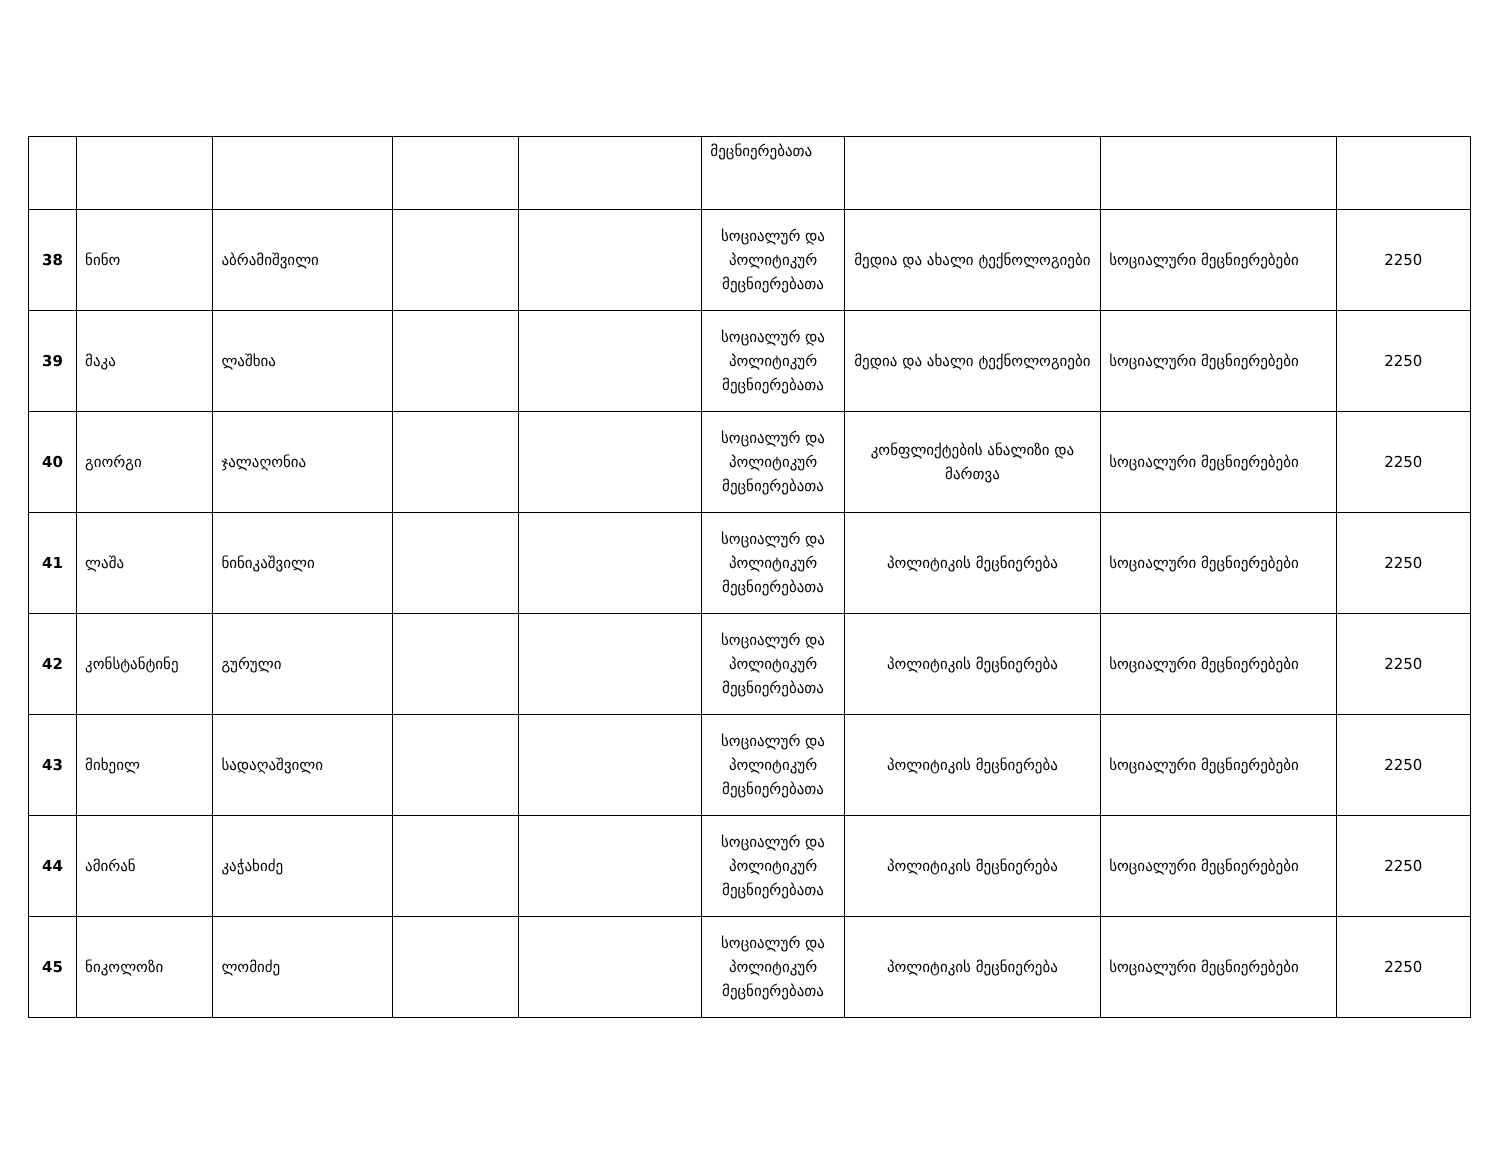| | | | | | მეცნიერებათა | | | |
| 38 | ნინო | აბრამიშვილი | | | სოციალურ და პოლიტიკურ მეცნიერებათა | მედია და ახალი ტექნოლოგიები | სოციალური მეცნიერებები | 2250 |
| 39 | მაკა | ლაშხია | | | სოციალურ და პოლიტიკურ მეცნიერებათა | მედია და ახალი ტექნოლოგიები | სოციალური მეცნიერებები | 2250 |
| 40 | გიორგი | ჯალაღონია | | | სოციალურ და პოლიტიკურ მეცნიერებათა | კონფლიქტების ანალიზი და მართვა | სოციალური მეცნიერებები | 2250 |
| 41 | ლაშა | ნინიკაშვილი | | | სოციალურ და პოლიტიკურ მეცნიერებათა | პოლიტიკის მეცნიერება | სოციალური მეცნიერებები | 2250 |
| 42 | კონსტანტინე | გურული | | | სოციალურ და პოლიტიკურ მეცნიერებათა | პოლიტიკის მეცნიერება | სოციალური მეცნიერებები | 2250 |
| 43 | მიხეილ | სადაღაშვილი | | | სოციალურ და პოლიტიკურ მეცნიერებათა | პოლიტიკის მეცნიერება | სოციალური მეცნიერებები | 2250 |
| 44 | ამირან | კაჭახიძე | | | სოციალურ და პოლიტიკურ მეცნიერებათა | პოლიტიკის მეცნიერება | სოციალური მეცნიერებები | 2250 |
| 45 | ნიკოლოზი | ლომიძე | | | სოციალურ და პოლიტიკურ მეცნიერებათა | პოლიტიკის მეცნიერება | სოციალური მეცნიერებები | 2250 |